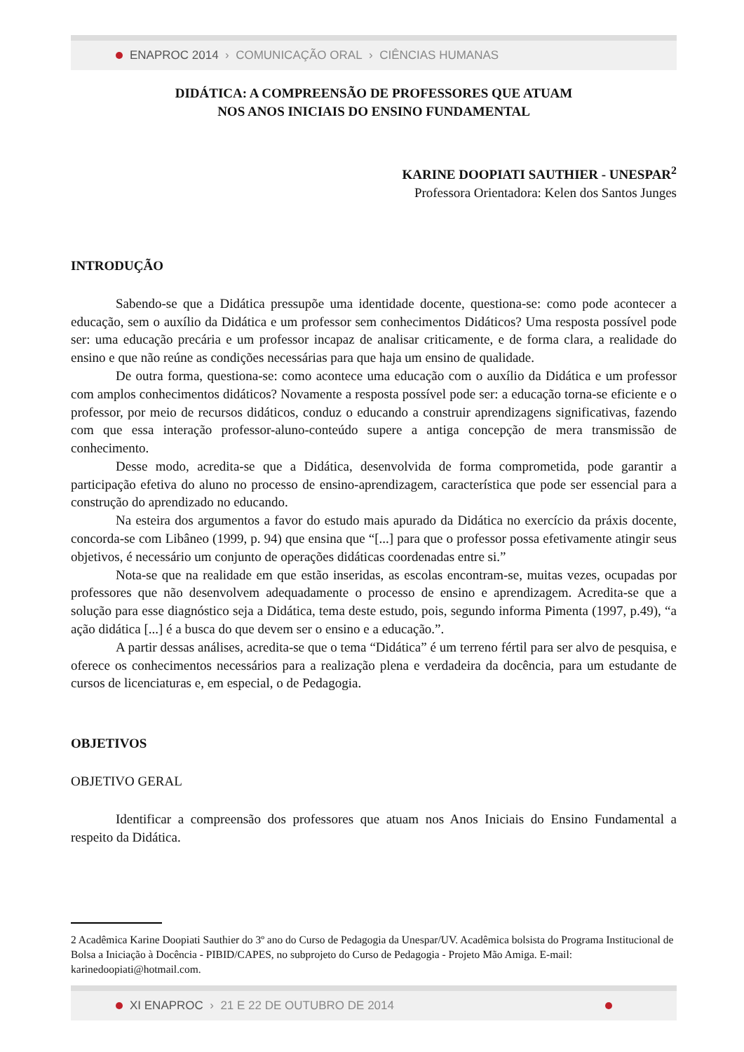ENAPROC 2014 › COMUNICAÇÃO ORAL › CIÊNCIAS HUMANAS
DIDÁTICA: A COMPREENSÃO DE PROFESSORES QUE ATUAM
NOS ANOS INICIAIS DO ENSINO FUNDAMENTAL
KARINE DOOPIATI SAUTHIER - UNESPAR<sup>2</sup>
Professora Orientadora: Kelen dos Santos Junges
INTRODUÇÃO
Sabendo-se que a Didática pressupõe uma identidade docente, questiona-se: como pode acontecer a educação, sem o auxílio da Didática e um professor sem conhecimentos Didáticos? Uma resposta possível pode ser: uma educação precária e um professor incapaz de analisar criticamente, e de forma clara, a realidade do ensino e que não reúne as condições necessárias para que haja um ensino de qualidade.
De outra forma, questiona-se: como acontece uma educação com o auxílio da Didática e um professor com amplos conhecimentos didáticos? Novamente a resposta possível pode ser: a educação torna-se eficiente e o professor, por meio de recursos didáticos, conduz o educando a construir aprendizagens significativas, fazendo com que essa interação professor-aluno-conteúdo supere a antiga concepção de mera transmissão de conhecimento.
Desse modo, acredita-se que a Didática, desenvolvida de forma comprometida, pode garantir a participação efetiva do aluno no processo de ensino-aprendizagem, característica que pode ser essencial para a construção do aprendizado no educando.
Na esteira dos argumentos a favor do estudo mais apurado da Didática no exercício da práxis docente, concorda-se com Libâneo (1999, p. 94) que ensina que “[...] para que o professor possa efetivamente atingir seus objetivos, é necessário um conjunto de operações didáticas coordenadas entre si.”
Nota-se que na realidade em que estão inseridas, as escolas encontram-se, muitas vezes, ocupadas por professores que não desenvolvem adequadamente o processo de ensino e aprendizagem. Acredita-se que a solução para esse diagnóstico seja a Didática, tema deste estudo, pois, segundo informa Pimenta (1997, p.49), “a ação didática [...] é a busca do que devem ser o ensino e a educação.”.
A partir dessas análises, acredita-se que o tema “Didática” é um terreno fértil para ser alvo de pesquisa, e oferece os conhecimentos necessários para a realização plena e verdadeira da docência, para um estudante de cursos de licenciaturas e, em especial, o de Pedagogia.
OBJETIVOS
OBJETIVO GERAL
Identificar a compreensão dos professores que atuam nos Anos Iniciais do Ensino Fundamental a respeito da Didática.
2 Acadêmica Karine Doopiati Sauthier do 3º ano do Curso de Pedagogia da Unespar/UV. Acadêmica bolsista do Programa Institucional de Bolsa a Iniciação à Docência - PIBID/CAPES, no subprojeto do Curso de Pedagogia - Projeto Mão Amiga. E-mail: karinedoopiati@hotmail.com.
XI ENAPROC › 21 E 22 DE OUTUBRO DE 2014